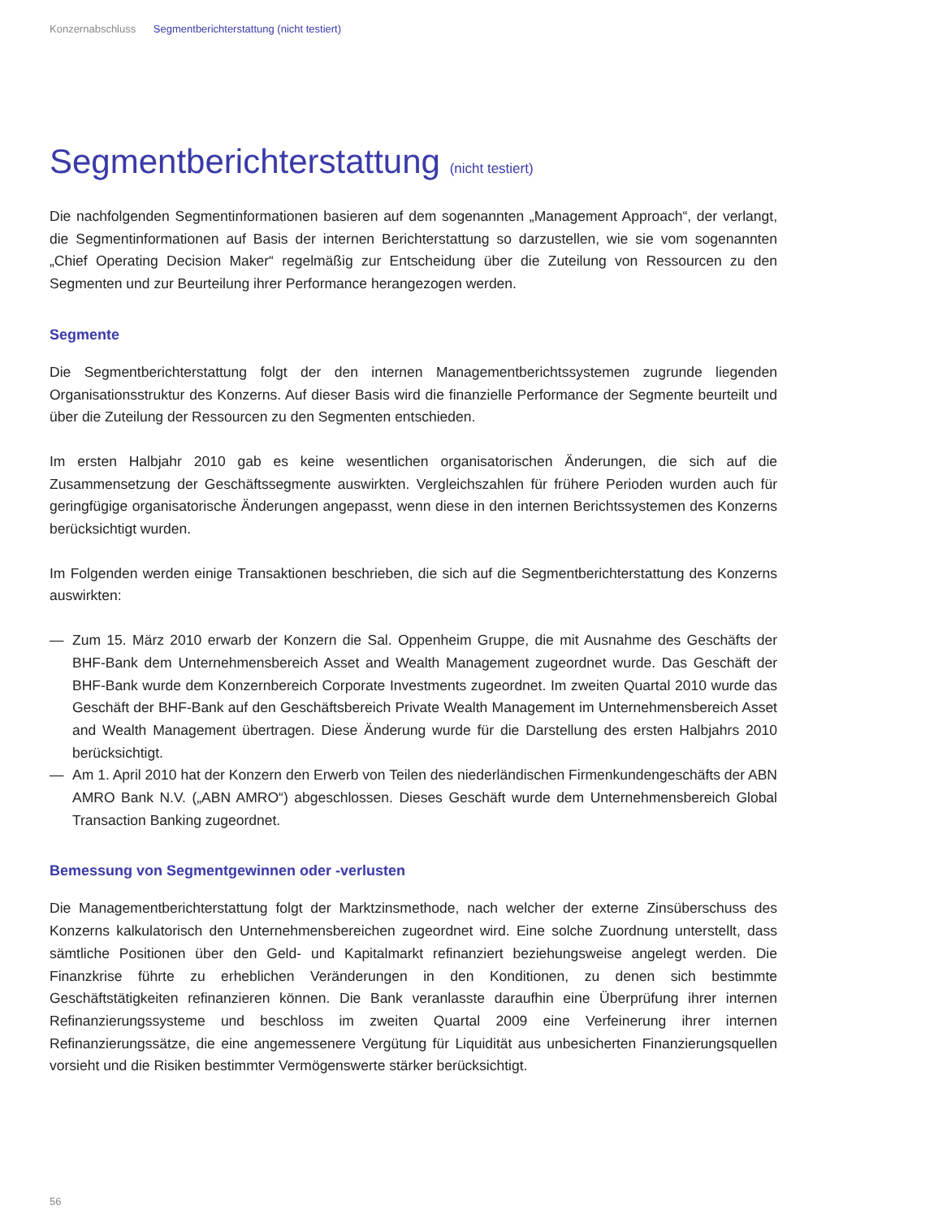Konzernabschluss Segmentberichterstattung (nicht testiert)
Segmentberichterstattung (nicht testiert)
Die nachfolgenden Segmentinformationen basieren auf dem sogenannten „Management Approach“, der verlangt, die Segmentinformationen auf Basis der internen Berichterstattung so darzustellen, wie sie vom sogenannten „Chief Operating Decision Maker“ regelmäßig zur Entscheidung über die Zuteilung von Ressourcen zu den Segmenten und zur Beurteilung ihrer Performance herangezogen werden.
Segmente
Die Segmentberichterstattung folgt der den internen Managementberichtssystemen zugrunde liegenden Organisationsstruktur des Konzerns. Auf dieser Basis wird die finanzielle Performance der Segmente beurteilt und über die Zuteilung der Ressourcen zu den Segmenten entschieden.
Im ersten Halbjahr 2010 gab es keine wesentlichen organisatorischen Änderungen, die sich auf die Zusammensetzung der Geschäftssegmente auswirkten. Vergleichszahlen für frühere Perioden wurden auch für geringfügige organisatorische Änderungen angepasst, wenn diese in den internen Berichtssystemen des Konzerns berücksichtigt wurden.
Im Folgenden werden einige Transaktionen beschrieben, die sich auf die Segmentberichterstattung des Konzerns auswirkten:
— Zum 15. März 2010 erwarb der Konzern die Sal. Oppenheim Gruppe, die mit Ausnahme des Geschäfts der BHF-Bank dem Unternehmensbereich Asset and Wealth Management zugeordnet wurde. Das Geschäft der BHF-Bank wurde dem Konzernbereich Corporate Investments zugeordnet. Im zweiten Quartal 2010 wurde das Geschäft der BHF-Bank auf den Geschäftsbereich Private Wealth Management im Unternehmensbereich Asset and Wealth Management übertragen. Diese Änderung wurde für die Darstellung des ersten Halbjahrs 2010 berücksichtigt.
— Am 1. April 2010 hat der Konzern den Erwerb von Teilen des niederländischen Firmenkundengeschäfts der ABN AMRO Bank N.V. („ABN AMRO“) abgeschlossen. Dieses Geschäft wurde dem Unternehmensbereich Global Transaction Banking zugeordnet.
Bemessung von Segmentgewinnen oder -verlusten
Die Managementberichterstattung folgt der Marktzinsmethode, nach welcher der externe Zinsüberschuss des Konzerns kalkulatorisch den Unternehmensbereichen zugeordnet wird. Eine solche Zuordnung unterstellt, dass sämtliche Positionen über den Geld- und Kapitalmarkt refinanziert beziehungsweise angelegt werden. Die Finanzkrise führte zu erheblichen Veränderungen in den Konditionen, zu denen sich bestimmte Geschäftstätigkeiten refinanzieren können. Die Bank veranlasste daraufhin eine Überprüfung ihrer internen Refinanzierungssysteme und beschloss im zweiten Quartal 2009 eine Verfeinerung ihrer internen Refinanzierungssätze, die eine angemessenere Vergütung für Liquidität aus unbesicherten Finanzierungsquellen vorsieht und die Risiken bestimmter Vermögenswerte stärker berücksichtigt.
56